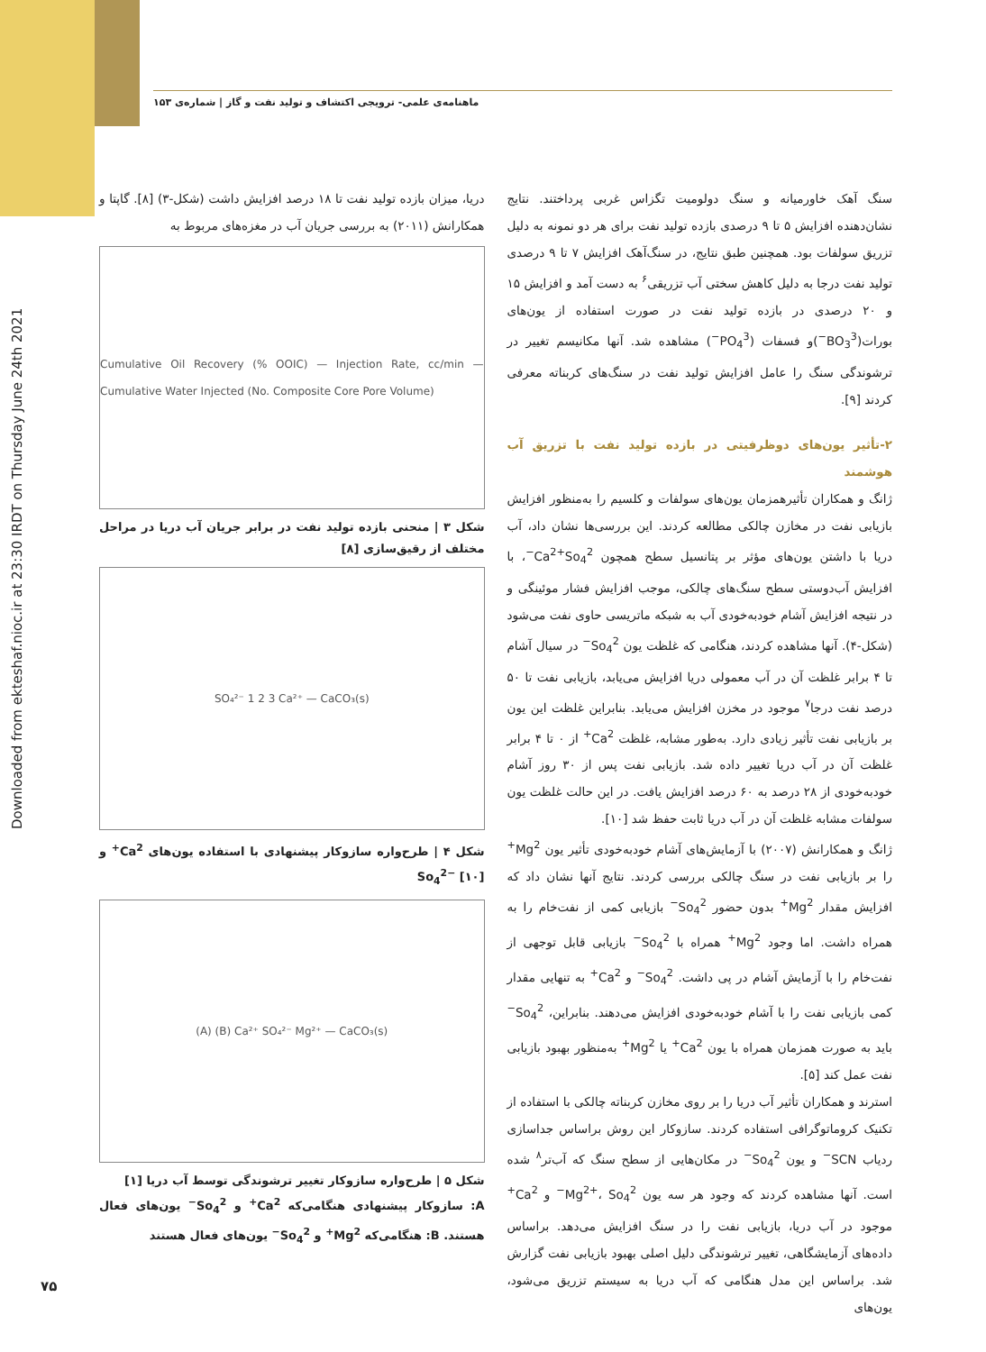Downloaded from ekteshaf.nioc.ir at 23:30 IRDT on Thursday June 24th 2021
ماهنامه‌ی علمی- ترویجی اکتشاف و تولید نفت و گاز | شماره‌ی ۱۵۳
دریا، میزان بازده تولید نفت تا ۱۸ درصد افزایش داشت (شکل-۳) [۸]. گاپتا و همکارانش (۲۰۱۱) به بررسی جریان آب در مغزه‌های مربوط به
Cumulative Oil Recovery (% OOIC) — Injection Rate, cc/min — Cumulative Water Injected (No. Composite Core Pore Volume)
شکل ۳ | منحنی بازده تولید نفت در برابر جریان آب دریا در مراحل مختلف از رقیق‌سازی [۸]
SO₄²⁻ 1 2 3 Ca²⁺ — CaCO₃(s)
شکل ۴ | طرح‌واره سازوکار پیشنهادی با استفاده یون‌های Ca<sup>2+</sup> و So<sub>4</sub><sup>2−</sup> [۱۰]
(A) (B) Ca²⁺ SO₄²⁻ Mg²⁺ — CaCO₃(s)
شکل ۵ | طرح‌واره سازوکار تغییر ترشوندگی توسط آب دریا [۱]
A: سازوکار پیشنهادی هنگامی‌که Ca<sup>2+</sup> و So<sub>4</sub><sup>2−</sup> یون‌های فعال هستند. B: هنگامی‌که Mg<sup>2+</sup> و So<sub>4</sub><sup>2−</sup> یون‌های فعال هستند
سنگ آهک خاورمیانه و سنگ دولومیت تگزاس غربی پرداختند. نتایج نشان‌دهنده افزایش ۵ تا ۹ درصدی بازده تولید نفت برای هر دو نمونه به دلیل تزریق سولفات بود. همچنین طبق نتایج، در سنگ‌آهک افزایش ۷ تا ۹ درصدی تولید نفت درجا به دلیل کاهش سختی آب تزریقی<sup>۶</sup> به دست آمد و افزایش ۱۵ و ۲۰ درصدی در بازده تولید نفت در صورت استفاده از یون‌های بورات(BO<sub>3</sub><sup>3−</sup>)و فسفات (PO<sub>4</sub><sup>3−</sup>) مشاهده شد. آنها مکانیسم تغییر در ترشوندگی سنگ را عامل افزایش تولید نفت در سنگ‌های کربناته معرفی کردند [۹].
۲-تأثیر یون‌های دوظرفیتی در بازده تولید نفت با تزریق آب هوشمند
ژانگ و همکاران تأثیرهمزمان یون‌های سولفات و کلسیم را به‌منظور افزایش بازیابی نفت در مخازن چالکی مطالعه کردند. این بررسی‌ها نشان داد، آب دریا با داشتن یون‌های مؤثر بر پتانسیل سطح همچون Ca<sup>2+</sup>So<sub>4</sub><sup>2−</sup>، با افزایش آب‌دوستی سطح سنگ‌های چالکی، موجب افزایش فشار موئینگی و در نتیجه افزایش آشام خودبه‌خودی آب به شبکه ماتریسی حاوی نفت می‌شود (شکل-۴). آنها مشاهده کردند، هنگامی که غلظت یون So<sub>4</sub><sup>2−</sup> در سیال آشام تا ۴ برابر غلظت آن در آب معمولی دریا افزایش می‌یابد، بازیابی نفت تا ۵۰ درصد نفت درجا<sup>۷</sup> موجود در مخزن افزایش می‌یابد. بنابراین غلظت این یون بر بازیابی نفت تأثیر زیادی دارد. به‌طور مشابه، غلظت Ca<sup>2+</sup> از ۰ تا ۴ برابر غلظت آن در آب دریا تغییر داده شد. بازیابی نفت پس از ۳۰ روز آشام خودبه‌خودی از ۲۸ درصد به ۶۰ درصد افزایش یافت. در این حالت غلظت یون سولفات مشابه غلظت آن در آب دریا ثابت حفظ شد [۱۰].
ژانگ و همکارانش (۲۰۰۷) با آزمایش‌های آشام خودبه‌خودی تأثیر یون Mg<sup>2+</sup> را بر بازیابی نفت در سنگ چالکی بررسی کردند. نتایج آنها نشان داد که افزایش مقدار Mg<sup>2+</sup> بدون حضور So<sub>4</sub><sup>2−</sup> بازیابی کمی از نفت‌خام را به همراه داشت. اما وجود Mg<sup>2+</sup> همراه با So<sub>4</sub><sup>2−</sup> بازیابی قابل توجهی از نفت‌خام را با آزمایش آشام در پی داشت. So<sub>4</sub><sup>2−</sup> و Ca<sup>2+</sup> به تنهایی مقدار کمی بازیابی نفت را با آشام خودبه‌خودی افزایش می‌دهند. بنابراین، So<sub>4</sub><sup>2−</sup> باید به صورت همزمان همراه با یون Ca<sup>2+</sup> یا Mg<sup>2+</sup> به‌منظور بهبود بازیابی نفت عمل کند [۵].
استرند و همکاران تأثیر آب دریا را بر روی مخازن کربناته چالکی با استفاده از تکنیک کروماتوگرافی استفاده کردند. سازوکار این روش براساس جداسازی ردیاب SCN<sup>−</sup> و یون So<sub>4</sub><sup>2−</sup> در مکان‌هایی از سطح سنگ که آب‌تر<sup>۸</sup> شده است. آنها مشاهده کردند که وجود هر سه یون Mg<sup>2+</sup>، So<sub>4</sub><sup>2−</sup> و Ca<sup>2+</sup> موجود در آب دریا، بازیابی نفت را در سنگ افزایش می‌دهد. براساس داده‌های آزمایشگاهی، تغییر ترشوندگی دلیل اصلی بهبود بازیابی نفت گزارش شد. براساس این مدل هنگامی که آب دریا به سیستم تزریق می‌شود، یون‌های
۷۵